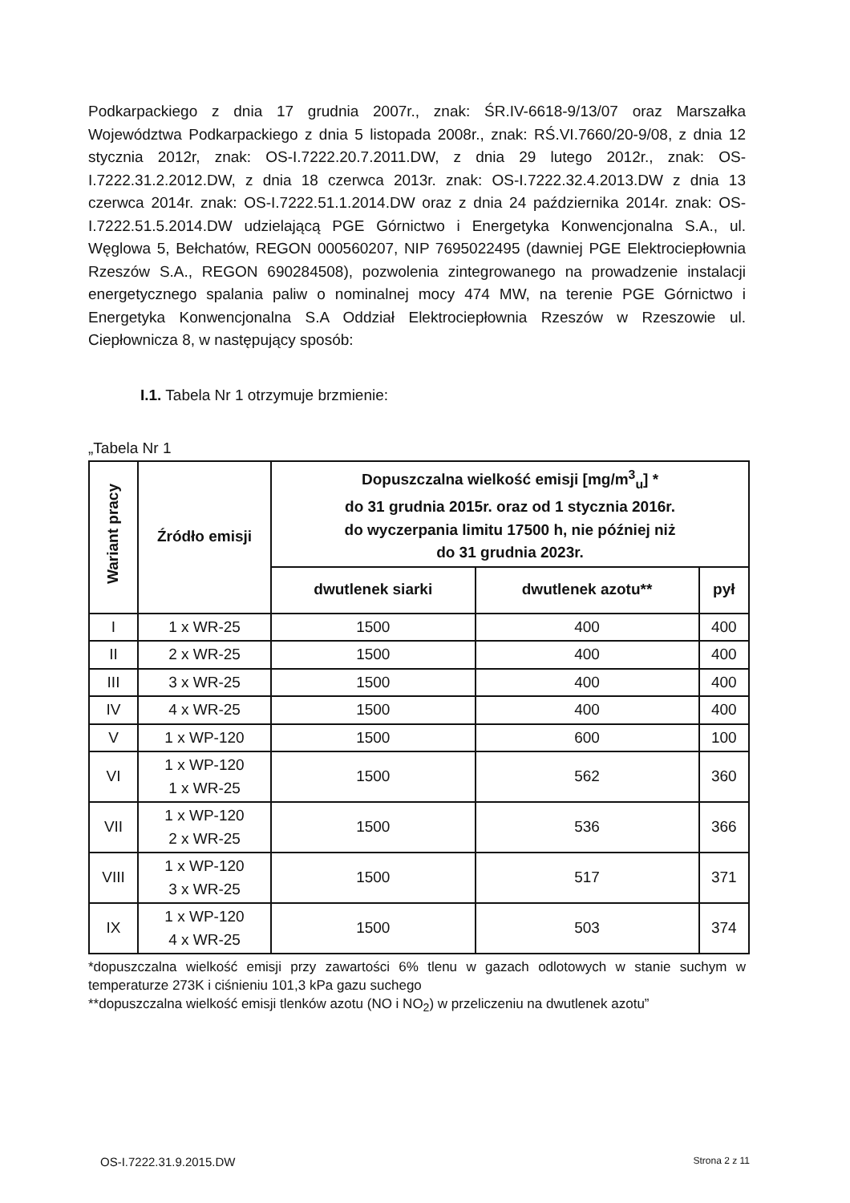Podkarpackiego z dnia 17 grudnia 2007r., znak: ŚR.IV-6618-9/13/07 oraz Marszałka Województwa Podkarpackiego z dnia 5 listopada 2008r., znak: RŚ.VI.7660/20-9/08, z dnia 12 stycznia 2012r, znak: OS-I.7222.20.7.2011.DW, z dnia 29 lutego 2012r., znak: OS-I.7222.31.2.2012.DW, z dnia 18 czerwca 2013r. znak: OS-I.7222.32.4.2013.DW z dnia 13 czerwca 2014r. znak: OS-I.7222.51.1.2014.DW oraz z dnia 24 października 2014r. znak: OS-I.7222.51.5.2014.DW udzielającą PGE Górnictwo i Energetyka Konwencjonalna S.A., ul. Węglowa 5, Bełchatów, REGON 000560207, NIP 7695022495 (dawniej PGE Elektrociepłownia Rzeszów S.A., REGON 690284508), pozwolenia zintegrowanego na prowadzenie instalacji energetycznego spalania paliw o nominalnej mocy 474 MW, na terenie PGE Górnictwo i Energetyka Konwencjonalna S.A Oddział Elektrociepłownia Rzeszów w Rzeszowie ul. Ciepłownicza 8, w następujący sposób:
I.1. Tabela Nr 1 otrzymuje brzmienie:
„Tabela Nr 1
| Wariant pracy | Źródło emisji | Dopuszczalna wielkość emisji [mg/m<sup>3</sup><sub>u</sub>] * do 31 grudnia 2015r. oraz od 1 stycznia 2016r. do wyczerpania limitu 17500 h, nie później niż do 31 grudnia 2023r. | | |
| --- | --- | --- | --- | --- |
| | | dwutlenek siarki | dwutlenek azotu** | pył |
| I | 1 x WR-25 | 1500 | 400 | 400 |
| II | 2 x WR-25 | 1500 | 400 | 400 |
| III | 3 x WR-25 | 1500 | 400 | 400 |
| IV | 4 x WR-25 | 1500 | 400 | 400 |
| V | 1 x WP-120 | 1500 | 600 | 100 |
| VI | 1 x WP-120 1 x WR-25 | 1500 | 562 | 360 |
| VII | 1 x WP-120 2 x WR-25 | 1500 | 536 | 366 |
| VIII | 1 x WP-120 3 x WR-25 | 1500 | 517 | 371 |
| IX | 1 x WP-120 4 x WR-25 | 1500 | 503 | 374 |
*dopuszczalna wielkość emisji przy zawartości 6% tlenu w gazach odlotowych w stanie suchym w temperaturze 273K i ciśnieniu 101,3 kPa gazu suchego
**dopuszczalna wielkość emisji tlenków azotu (NO i NO<sub>2</sub>) w przeliczeniu na dwutlenek azotu”
OS-I.7222.31.9.2015.DW Strona 2 z 11